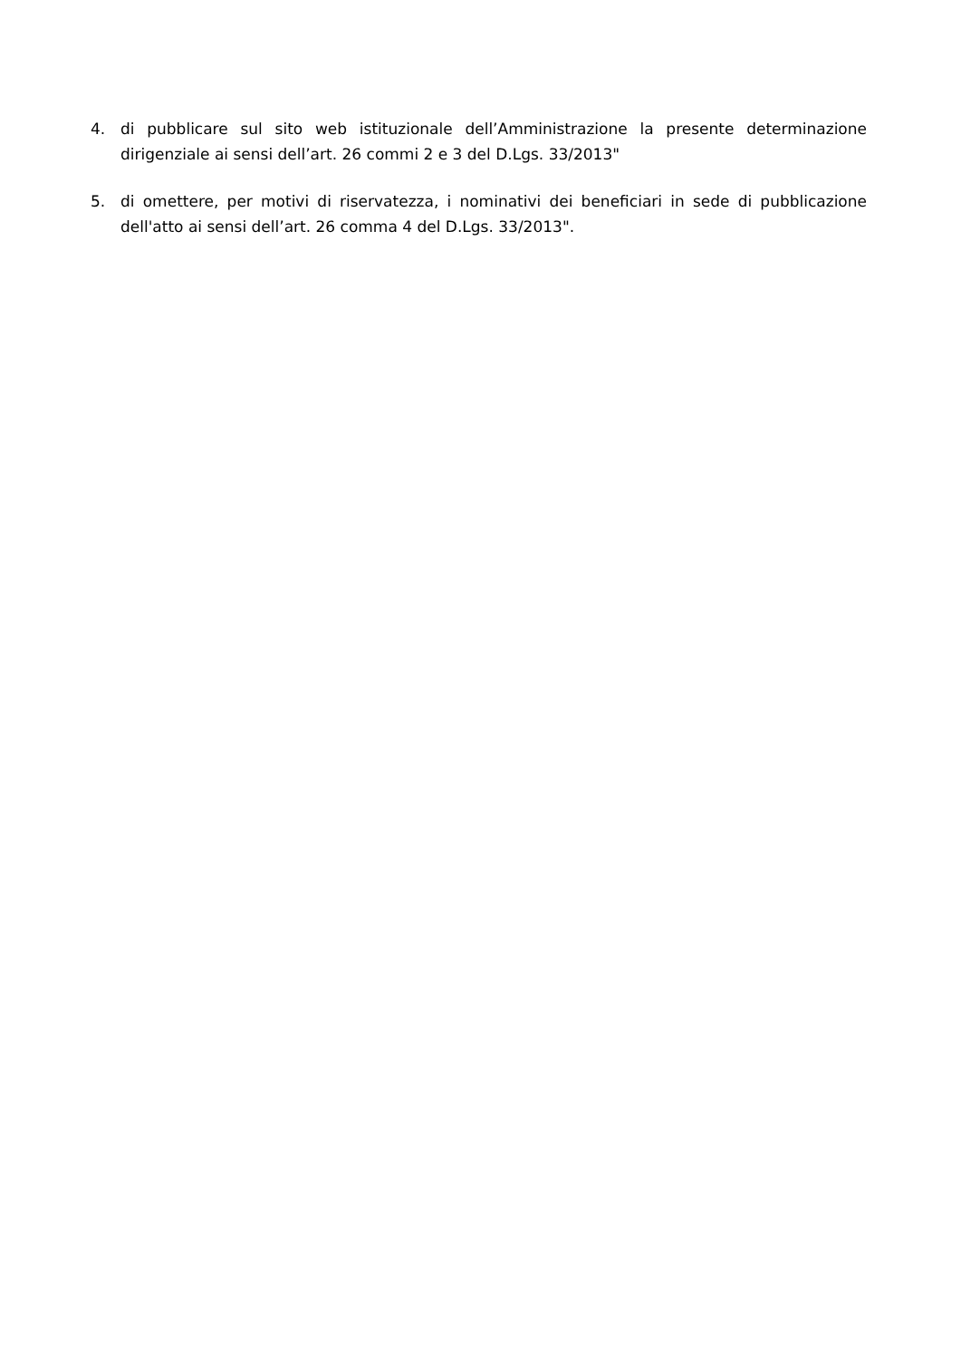4. di pubblicare sul sito web istituzionale dell’Amministrazione la presente determinazione dirigenziale ai sensi dell’art. 26 commi 2 e 3 del D.Lgs. 33/2013"
5. di omettere, per motivi di riservatezza, i nominativi dei beneficiari in sede di pubblicazione dell'atto ai sensi dell’art. 26 comma 4 del D.Lgs. 33/2013".